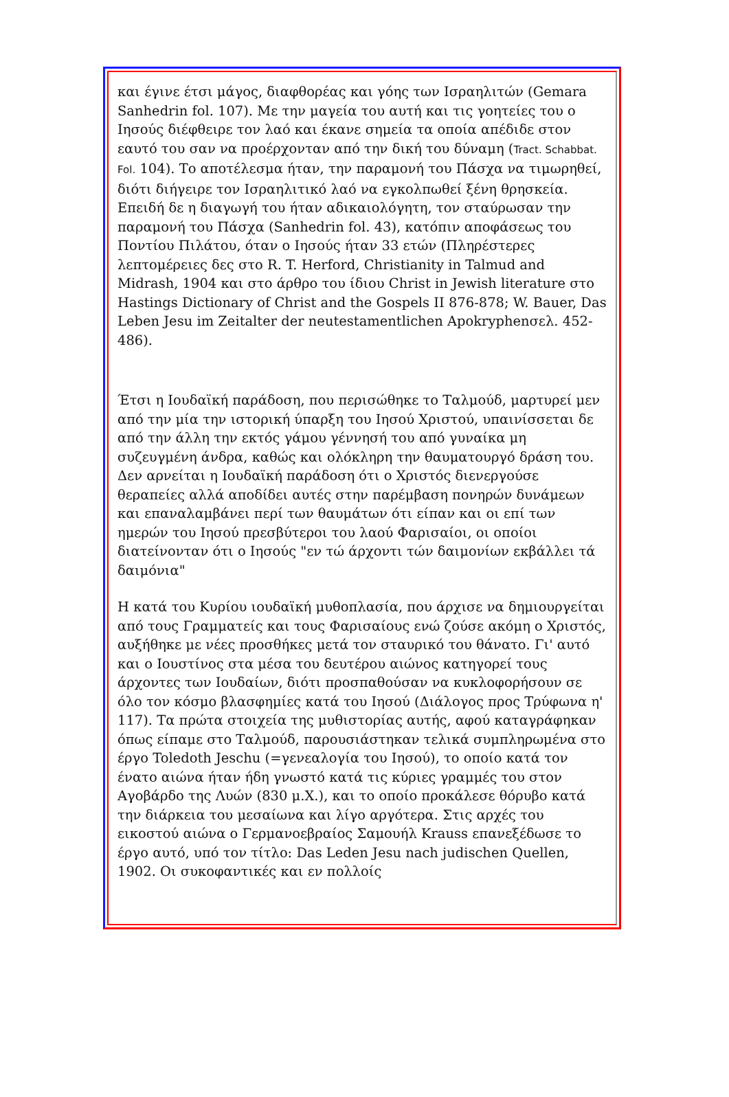και έγινε έτσι μάγος, διαφθορέας και γόης των Ισραηλιτών (Gemara Sanhedrin fol. 107). Με την μαγεία του αυτή και τις γοητείες του ο Ιησούς διέφθειρε τον λαό και έκανε σημεία τα οποία απέδιδε στον εαυτό του σαν να προέρχονταν από την δική του δύναμη (Tract. Schabbat. Fol. 104). Το αποτέλεσμα ήταν, την παραμονή του Πάσχα να τιμωρηθεί, διότι διήγειρε τον Ισραηλιτικό λαό να εγκολπωθεί ξένη θρησκεία. Επειδή δε η διαγωγή του ήταν αδικαιολόγητη, τον σταύρωσαν την παραμονή του Πάσχα (Sanhedrin fol. 43), κατόπιν αποφάσεως του Ποντίου Πιλάτου, όταν ο Ιησούς ήταν 33 ετών (Πληρέστερες λεπτομέρειες δες στο R. T. Herford, Christianity in Talmud and Midrash, 1904 και στο άρθρο του ίδιου Christ in Jewish literature στο Hastings Dictionary of Christ and the Gospels II 876-878; W. Bauer, Das Leben Jesu im Zeitalter der neutestamentlichen Apokryphenσελ. 452-486).
Έτσι η Ιουδαϊκή παράδοση, που περισώθηκε το Ταλμούδ, μαρτυρεί μεν από την μία την ιστορική ύπαρξη του Ιησού Χριστού, υπαινίσσεται δε από την άλλη την εκτός γάμου γέννησή του από γυναίκα μη συζευγμένη άνδρα, καθώς και ολόκληρη την θαυματουργό δράση του. Δεν αρνείται η Ιουδαϊκή παράδοση ότι ο Χριστός διενεργούσε θεραπείες αλλά αποδίδει αυτές στην παρέμβαση πονηρών δυνάμεων και επαναλαμβάνει περί των θαυμάτων ότι είπαν και οι επί των ημερών του Ιησού πρεσβύτεροι του λαού Φαρισαίοι, οι οποίοι διατείνονταν ότι ο Ιησούς "εν τώ άρχοντι τών δαιμονίων εκβάλλει τά δαιμόνια"
Η κατά του Κυρίου ιουδαϊκή μυθοπλασία, που άρχισε να δημιουργείται από τους Γραμματείς και τους Φαρισαίους ενώ ζούσε ακόμη ο Χριστός, αυξήθηκε με νέες προσθήκες μετά τον σταυρικό του θάνατο. Γι' αυτό και ο Ιουστίνος στα μέσα του δευτέρου αιώνος κατηγορεί τους άρχοντες των Ιουδαίων, διότι προσπαθούσαν να κυκλοφορήσουν σε όλο τον κόσμο βλασφημίες κατά του Ιησού (Διάλογος προς Τρύφωνα η' 117). Τα πρώτα στοιχεία της μυθιστορίας αυτής, αφού καταγράφηκαν όπως είπαμε στο Ταλμούδ, παρουσιάστηκαν τελικά συμπληρωμένα στο έργο Toledoth Jeschu (=γενεαλογία του Ιησού), το οποίο κατά τον ένατο αιώνα ήταν ήδη γνωστό κατά τις κύριες γραμμές του στον Αγοβάρδο της Λυών (830 μ.Χ.), και το οποίο προκάλεσε θόρυβο κατά την διάρκεια του μεσαίωνα και λίγο αργότερα. Στις αρχές του εικοστού αιώνα ο Γερμανοεβραίος Σαμουήλ Krauss επανεξέδωσε το έργο αυτό, υπό τον τίτλο: Das Leden Jesu nach judischen Quellen, 1902. Οι συκοφαντικές και εν πολλοίς